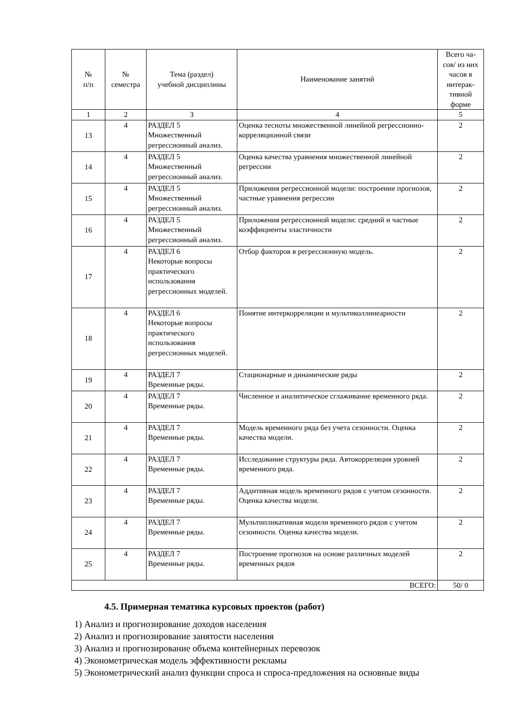| № п/п | № семестра | Тема (раздел) учебной дисциплины | Наименование занятий | Всего ча- сов/ из них часов в интерак- тивной форме |
| --- | --- | --- | --- | --- |
| 1 | 2 | 3 | 4 | 5 |
| 13 | 4 | РАЗДЕЛ 5 Множественный регрессионный анализ. | Оценка тесноты множественной линейной регрессионно-корреляционной связи | 2 |
| 14 | 4 | РАЗДЕЛ 5 Множественный регрессионный анализ. | Оценка качества уравнения множественной линейной регрессии | 2 |
| 15 | 4 | РАЗДЕЛ 5 Множественный регрессионный анализ. | Приложения регрессионной модели: построение прогнозов, частные уравнения регрессии | 2 |
| 16 | 4 | РАЗДЕЛ 5 Множественный регрессионный анализ. | Приложения регрессионной модели: средний и частные коэффициенты эластичности | 2 |
| 17 | 4 | РАЗДЕЛ 6 Некоторые вопросы практического использования регрессионных моделей. | Отбор факторов в регрессионную модель. | 2 |
| 18 | 4 | РАЗДЕЛ 6 Некоторые вопросы практического использования регрессионных моделей. | Понятие интеркорреляции и мультиколлинеарности | 2 |
| 19 | 4 | РАЗДЕЛ 7 Временные ряды. | Стационарные и динамические ряды | 2 |
| 20 | 4 | РАЗДЕЛ 7 Временные ряды. | Численное и аналитическое сглаживание временного ряда. | 2 |
| 21 | 4 | РАЗДЕЛ 7 Временные ряды. | Модель временного ряда без учета сезонности. Оценка качества модели. | 2 |
| 22 | 4 | РАЗДЕЛ 7 Временные ряды. | Исследование структуры ряда. Автокорреляция уровней временного ряда. | 2 |
| 23 | 4 | РАЗДЕЛ 7 Временные ряды. | Аддитивная модель временного рядов с учетом сезонности. Оценка качества модели. | 2 |
| 24 | 4 | РАЗДЕЛ 7 Временные ряды. | Мультипликативная модели временного рядов с учетом сезонности. Оценка качества модели. | 2 |
| 25 | 4 | РАЗДЕЛ 7 Временные ряды. | Построение прогнозов на основе различных моделей временных рядов | 2 |
| ВСЕГО: | | | | 50/ 0 |
4.5. Примерная тематика курсовых проектов (работ)
1) Анализ и прогнозирование доходов населения
2) Анализ и прогнозирование занятости населения
3) Анализ и прогнозирование объема контейнерных перевозок
4) Эконометрическая модель эффективности рекламы
5) Эконометрический анализ функции спроса и спроса-предложения на основные виды